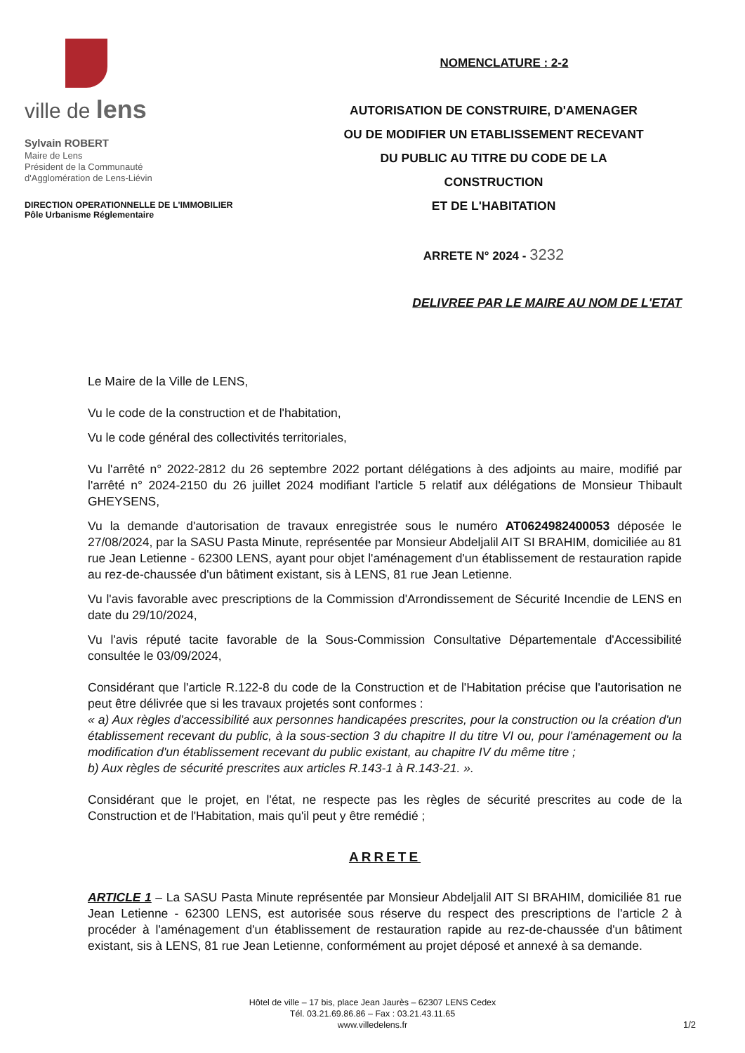ville de lens
Sylvain ROBERT
Maire de Lens
Président de la Communauté
d'Agglomération de Lens-Liévin
DIRECTION OPERATIONNELLE DE L'IMMOBILIER
Pôle Urbanisme Réglementaire
NOMENCLATURE : 2-2
AUTORISATION DE CONSTRUIRE, D'AMENAGER
OU DE MODIFIER UN ETABLISSEMENT RECEVANT
DU PUBLIC AU TITRE DU CODE DE LA
CONSTRUCTION
ET DE L'HABITATION
ARRETE N° 2024 - 3232
DELIVREE PAR LE MAIRE AU NOM DE L'ETAT
Le Maire de la Ville de LENS,
Vu le code de la construction et de l'habitation,
Vu le code général des collectivités territoriales,
Vu l'arrêté n° 2022-2812 du 26 septembre 2022 portant délégations à des adjoints au maire, modifié par l'arrêté n° 2024-2150 du 26 juillet 2024 modifiant l'article 5 relatif aux délégations de Monsieur Thibault GHEYSENS,
Vu la demande d'autorisation de travaux enregistrée sous le numéro AT0624982400053 déposée le 27/08/2024, par la SASU Pasta Minute, représentée par Monsieur Abdeljalil AIT SI BRAHIM, domiciliée au 81 rue Jean Letienne - 62300 LENS, ayant pour objet l'aménagement d'un établissement de restauration rapide au rez-de-chaussée d'un bâtiment existant, sis à LENS, 81 rue Jean Letienne.
Vu l'avis favorable avec prescriptions de la Commission d'Arrondissement de Sécurité Incendie de LENS en date du 29/10/2024,
Vu l'avis réputé tacite favorable de la Sous-Commission Consultative Départementale d'Accessibilité consultée le 03/09/2024,
Considérant que l'article R.122-8 du code de la Construction et de l'Habitation précise que l'autorisation ne peut être délivrée que si les travaux projetés sont conformes :
« a) Aux règles d'accessibilité aux personnes handicapées prescrites, pour la construction ou la création d'un établissement recevant du public, à la sous-section 3 du chapitre II du titre VI ou, pour l'aménagement ou la modification d'un établissement recevant du public existant, au chapitre IV du même titre ;
b) Aux règles de sécurité prescrites aux articles R.143-1 à R.143-21. ».
Considérant que le projet, en l'état, ne respecte pas les règles de sécurité prescrites au code de la Construction et de l'Habitation, mais qu'il peut y être remédié ;
ARRETE
ARTICLE 1 – La SASU Pasta Minute représentée par Monsieur Abdeljalil AIT SI BRAHIM, domiciliée 81 rue Jean Letienne - 62300 LENS, est autorisée sous réserve du respect des prescriptions de l'article 2 à procéder à l'aménagement d'un établissement de restauration rapide au rez-de-chaussée d'un bâtiment existant, sis à LENS, 81 rue Jean Letienne, conformément au projet déposé et annexé à sa demande.
Hôtel de ville – 17 bis, place Jean Jaurès – 62307 LENS Cedex
Tél. 03.21.69.86.86 – Fax : 03.21.43.11.65
www.villedelens.fr
1/2